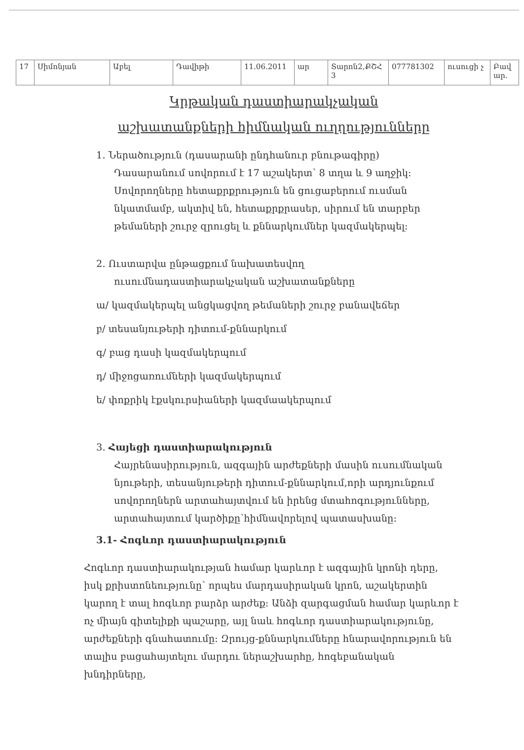| 17 | Սիմոնյան | Աբել | Դավիթի | 11.06.2011 | ար | Տարոն2,ՔՇՀ 3 | 077781302 | ուսուցի չ | Բավ ար. |
Կրթական դաստիարակչական
աշխատանքների հիմնական ուղղությունները
1. Ներածություն (դասարանի ընդհանուր բնութագիրը)
Դասարանում սովորում է 17 աշակերտ՝ 8 տղա և 9 աղջիկ: Սովորողները հետաքրքրություն են ցուցաբերում ուսման նկատմամբ, ակտիվ են, հետաքրքրասեր, սիրում են տարբեր թեմաների շուրջ զրուցել և քննարկումներ կազմակերպել:
2. Ուստարվա ընթացքում նախատեսվող
ուսումնադաստիարակչական աշխատանքները
ա/ կազմակերպել անցկացվող թեմաների շուրջ բանավեճեր
բ/ տեսանյութերի դիտում-քննարկում
գ/ բաց դասի կազմակերպում
դ/ միջոցառումների կազմակերպում
ե/ փոքրիկ էքսկուրսիաների կազմաակերպում
3. Հայեցի դաստիարակություն
Հայրենասիրություն, ազգային արժեքների մասին ուսումնական նյութերի, տեսանյութերի դիտում-քննարկում,որի արդյունքում սովորողներն արտահայտվում են իրենց մտահոգությունները, արտահայտում կարծիքը՝հիմնավորելով պատասխանը:
3.1- Հոգևոր դաստիարակություն
Հոգևոր դաստիարակության համար կարևոր է ազգային կրոնի դերը, իսկ քրիստոնեությունը՝ որպես մարդասիրական կրոն, աշակերտին կարող է տալ հոգևոր բարձր արժեք: Անձի զարգացման համար կարևոր է ոչ միայն գիտելիքի պաշարը, այլ նաև հոգևոր դաստիարակությունը, արժեքների գնահատումը: Զրույց-քննարկումները հնարավորություն են տալիս բացահայտելու մարդու ներաշխարհը, հոգեբանական խնդիրները,